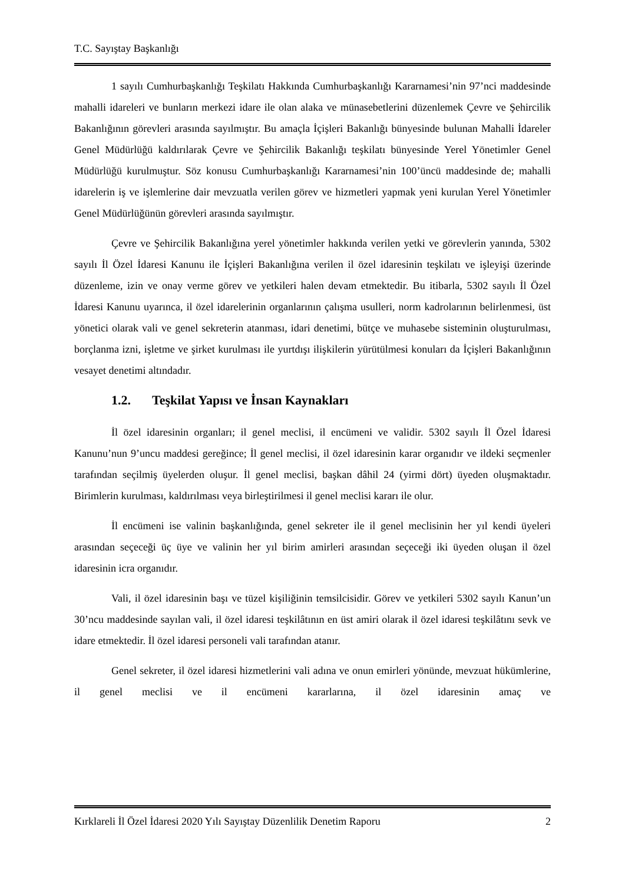T.C. Sayıştay Başkanlığı
1 sayılı Cumhurbaşkanlığı Teşkilatı Hakkında Cumhurbaşkanlığı Kararnamesi’nin 97’nci maddesinde mahalli idareleri ve bunların merkezi idare ile olan alaka ve münasebetlerini düzenlemek Çevre ve Şehircilik Bakanlığının görevleri arasında sayılmıştır. Bu amaçla İçişleri Bakanlığı bünyesinde bulunan Mahalli İdareler Genel Müdürlüğü kaldırılarak Çevre ve Şehircilik Bakanlığı teşkilatı bünyesinde Yerel Yönetimler Genel Müdürlüğü kurulmuştur. Söz konusu Cumhurbaşkanlığı Kararnamesi’nin 100’üncü maddesinde de; mahalli idarelerin iş ve işlemlerine dair mevzuatla verilen görev ve hizmetleri yapmak yeni kurulan Yerel Yönetimler Genel Müdürlüğünün görevleri arasında sayılmıştır.
Çevre ve Şehircilik Bakanlığına yerel yönetimler hakkında verilen yetki ve görevlerin yanında, 5302 sayılı İl Özel İdaresi Kanunu ile İçişleri Bakanlığına verilen il özel idaresinin teşkilatı ve işleyişi üzerinde düzenleme, izin ve onay verme görev ve yetkileri halen devam etmektedir. Bu itibarla, 5302 sayılı İl Özel İdaresi Kanunu uyarınca, il özel idarelerinin organlarının çalışma usulleri, norm kadrolarının belirlenmesi, üst yönetici olarak vali ve genel sekreterin atanması, idari denetimi, bütçe ve muhasebe sisteminin oluşturulması, borçlanma izni, işletme ve şirket kurulması ile yurtdışı ilişkilerin yürütülmesi konuları da İçişleri Bakanlığının vesayet denetimi altındadır.
1.2. Teşkilat Yapısı ve İnsan Kaynakları
İl özel idaresinin organları; il genel meclisi, il encümeni ve validir. 5302 sayılı İl Özel İdaresi Kanunu’nun 9’uncu maddesi gereğince; İl genel meclisi, il özel idaresinin karar organıdır ve ildeki seçmenler tarafından seçilmiş üyelerden oluşur. İl genel meclisi, başkan dâhil 24 (yirmi dört) üyeden oluşmaktadır. Birimlerin kurulması, kaldırılması veya birleştirilmesi il genel meclisi kararı ile olur.
İl encümeni ise valinin başkanlığında, genel sekreter ile il genel meclisinin her yıl kendi üyeleri arasından seçeceği üç üye ve valinin her yıl birim amirleri arasından seçeceği iki üyeden oluşan il özel idaresinin icra organıdır.
Vali, il özel idaresinin başı ve tüzel kişiliğinin temsilcisidir. Görev ve yetkileri 5302 sayılı Kanun’un 30’ncu maddesinde sayılan vali, il özel idaresi teşkilâtının en üst amiri olarak il özel idaresi teşkilâtını sevk ve idare etmektedir. İl özel idaresi personeli vali tarafından atanır.
Genel sekreter, il özel idaresi hizmetlerini vali adına ve onun emirleri yönünde, mevzuat hükümlerine, il genel meclisi ve il encümeni kararlarına, il özel idaresinin amaç ve
Kırklareli İl Özel İdaresi 2020 Yılı Sayıştay Düzenlilik Denetim Raporu 2